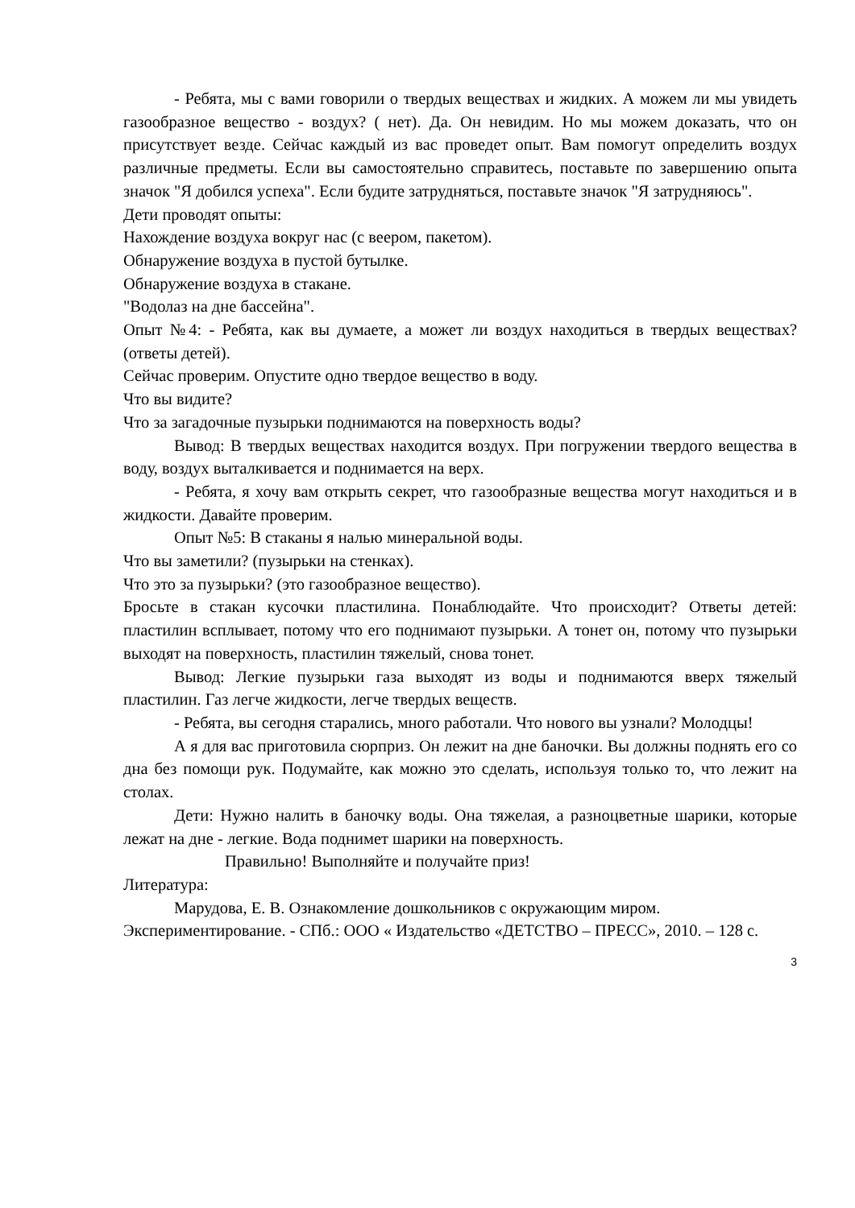- Ребята, мы с вами говорили о твердых веществах и жидких. А можем ли мы увидеть газообразное вещество - воздух? ( нет). Да. Он невидим. Но мы можем доказать, что он присутствует везде. Сейчас каждый из вас проведет опыт. Вам помогут определить воздух различные предметы. Если вы самостоятельно справитесь, поставьте по завершению опыта значок "Я добился успеха". Если будите затрудняться, поставьте значок "Я затрудняюсь".
Дети проводят опыты:
Нахождение воздуха вокруг нас (с веером, пакетом).
Обнаружение воздуха в пустой бутылке.
Обнаружение воздуха в стакане.
"Водолаз на дне бассейна".
Опыт №4: - Ребята, как вы думаете, а может ли воздух находиться в твердых веществах? (ответы детей).
Сейчас проверим. Опустите одно твердое вещество в воду.
Что вы видите?
Что за загадочные пузырьки поднимаются на поверхность воды?
Вывод: В твердых веществах находится воздух. При погружении твердого вещества в воду, воздух выталкивается и поднимается на верх.
- Ребята, я хочу вам открыть секрет, что газообразные вещества могут находиться и в жидкости. Давайте проверим.
Опыт №5: В стаканы я налью минеральной воды.
Что вы заметили? (пузырьки на стенках).
Что это за пузырьки? (это газообразное вещество).
Бросьте в стакан кусочки пластилина. Понаблюдайте. Что происходит? Ответы детей: пластилин всплывает, потому что его поднимают пузырьки. А тонет он, потому что пузырьки выходят на поверхность, пластилин тяжелый, снова тонет.
Вывод: Легкие пузырьки газа выходят из воды и поднимаются вверх тяжелый пластилин. Газ легче жидкости, легче твердых веществ.
- Ребята, вы сегодня старались, много работали. Что нового вы узнали? Молодцы!
А я для вас приготовила сюрприз. Он лежит на дне баночки. Вы должны поднять его со дна без помощи рук. Подумайте, как можно это сделать, используя только то, что лежит на столах.
Дети: Нужно налить в баночку воды. Она тяжелая, а разноцветные шарики, которые лежат на дне - легкие. Вода поднимет шарики на поверхность.
Правильно! Выполняйте и получайте приз!
Литература:
Марудова, Е. В. Ознакомление дошкольников с окружающим миром. Экспериментирование. - СПб.: ООО « Издательство «ДЕТСТВО – ПРЕСС», 2010. – 128 с.
3